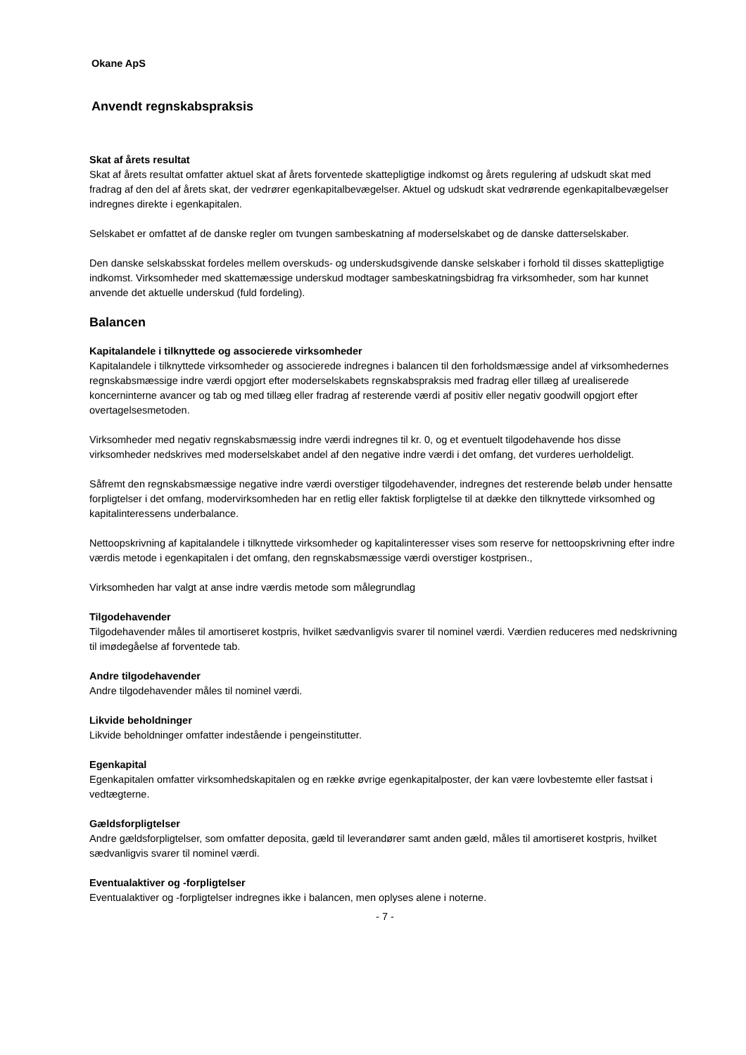Okane ApS
Anvendt regnskabspraksis
Skat af årets resultat
Skat af årets resultat omfatter aktuel skat af årets forventede skattepligtige indkomst og årets regulering af udskudt skat med fradrag af den del af årets skat, der vedrører egenkapitalbevægelser. Aktuel og udskudt skat vedrørende egenkapitalbevægelser indregnes direkte i egenkapitalen.
Selskabet er omfattet af de danske regler om tvungen sambeskatning af moderselskabet og de danske datterselskaber.
Den danske selskabsskat fordeles mellem overskuds- og underskudsgivende danske selskaber i forhold til disses skattepligtige indkomst. Virksomheder med skattemæssige underskud modtager sambeskatningsbidrag fra virksomheder, som har kunnet anvende det aktuelle underskud (fuld fordeling).
Balancen
Kapitalandele i tilknyttede og associerede virksomheder
Kapitalandele i tilknyttede virksomheder og associerede indregnes i balancen til den forholdsmæssige andel af virksomhedernes regnskabsmæssige indre værdi opgjort efter moderselskabets regnskabspraksis med fradrag eller tillæg af urealiserede koncerninterne avancer og tab og med tillæg eller fradrag af resterende værdi af positiv eller negativ goodwill opgjort efter overtagelsesmetoden.
Virksomheder med negativ regnskabsmæssig indre værdi indregnes til kr. 0, og et eventuelt tilgodehavende hos disse virksomheder nedskrives med moderselskabet andel af den negative indre værdi i det omfang, det vurderes uerholdeligt.
Såfremt den regnskabsmæssige negative indre værdi overstiger tilgodehavender, indregnes det resterende beløb under hensatte forpligtelser i det omfang, modervirksomheden har en retlig eller faktisk forpligtelse til at dække den tilknyttede virksomhed og kapitalinteressens underbalance.
Nettoopskrivning af kapitalandele i tilknyttede virksomheder og kapitalinteresser vises som reserve for nettoopskrivning efter indre værdis metode i egenkapitalen i det omfang, den regnskabsmæssige værdi overstiger kostprisen.,
Virksomheden har valgt at anse indre værdis metode som målegrundlag
Tilgodehavender
Tilgodehavender måles til amortiseret kostpris, hvilket sædvanligvis svarer til nominel værdi. Værdien reduceres med nedskrivning til imødegåelse af forventede tab.
Andre tilgodehavender
Andre tilgodehavender måles til nominel værdi.
Likvide beholdninger
Likvide beholdninger omfatter indestående i pengeinstitutter.
Egenkapital
Egenkapitalen omfatter virksomhedskapitalen og en række øvrige egenkapitalposter, der kan være lovbestemte eller fastsat i vedtægterne.
Gældsforpligtelser
Andre gældsforpligtelser, som omfatter deposita, gæld til leverandører samt anden gæld, måles til amortiseret kostpris, hvilket sædvanligvis svarer til nominel værdi.
Eventualaktiver og -forpligtelser
Eventualaktiver og -forpligtelser indregnes ikke i balancen, men oplyses alene i noterne.
- 7 -